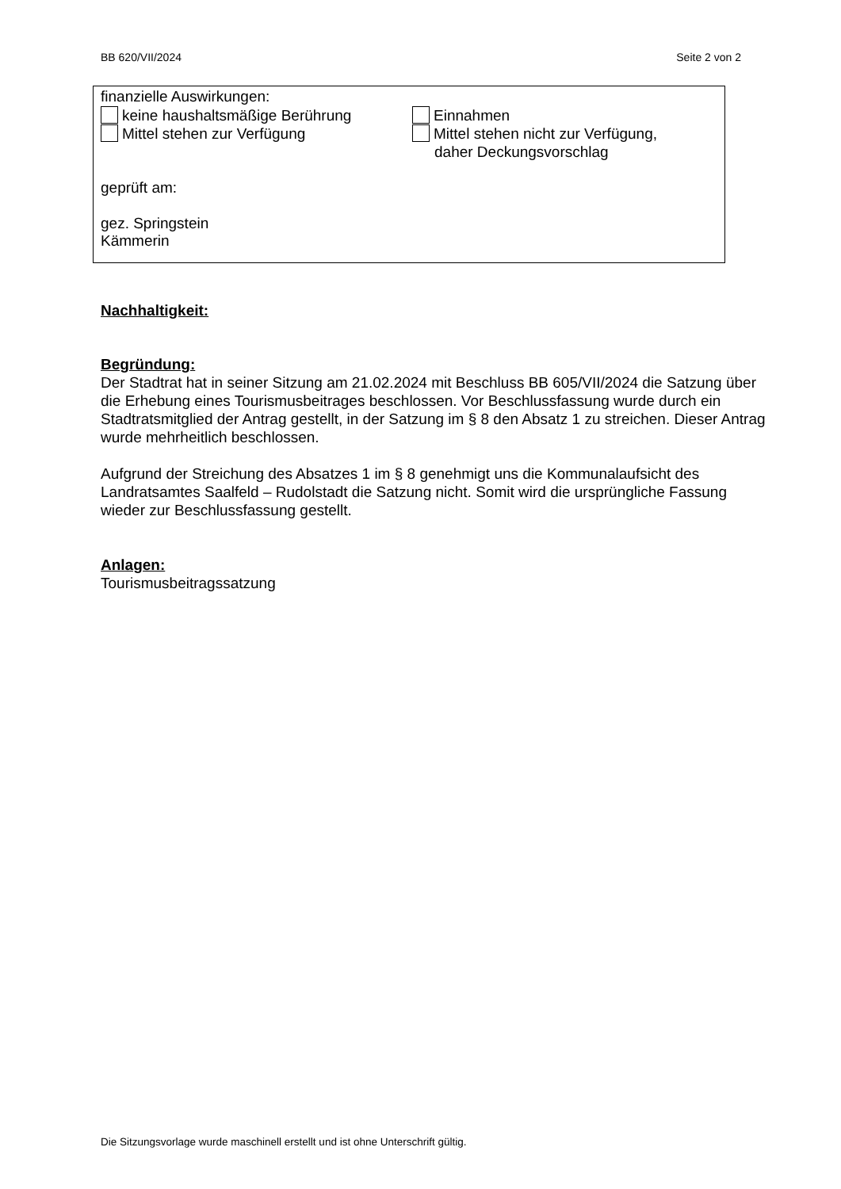BB 620/VII/2024 Seite 2 von 2
finanzielle Auswirkungen:
keine haushaltsmäßige Berührung Einnahmen
Mittel stehen zur Verfügung Mittel stehen nicht zur Verfügung,
daher Deckungsvorschlag
geprüft am:
gez. Springstein
Kämmerin
Nachhaltigkeit:
Begründung:
Der Stadtrat hat in seiner Sitzung am 21.02.2024 mit Beschluss BB 605/VII/2024 die Satzung über die Erhebung eines Tourismusbeitrages beschlossen. Vor Beschlussfassung wurde durch ein Stadtratsmitglied der Antrag gestellt, in der Satzung im § 8 den Absatz 1 zu streichen. Dieser Antrag wurde mehrheitlich beschlossen.
Aufgrund der Streichung des Absatzes 1 im § 8 genehmigt uns die Kommunalaufsicht des Landratsamtes Saalfeld – Rudolstadt die Satzung nicht. Somit wird die ursprüngliche Fassung wieder zur Beschlussfassung gestellt.
Anlagen:
Tourismusbeitragssatzung
Die Sitzungsvorlage wurde maschinell erstellt und ist ohne Unterschrift gültig.